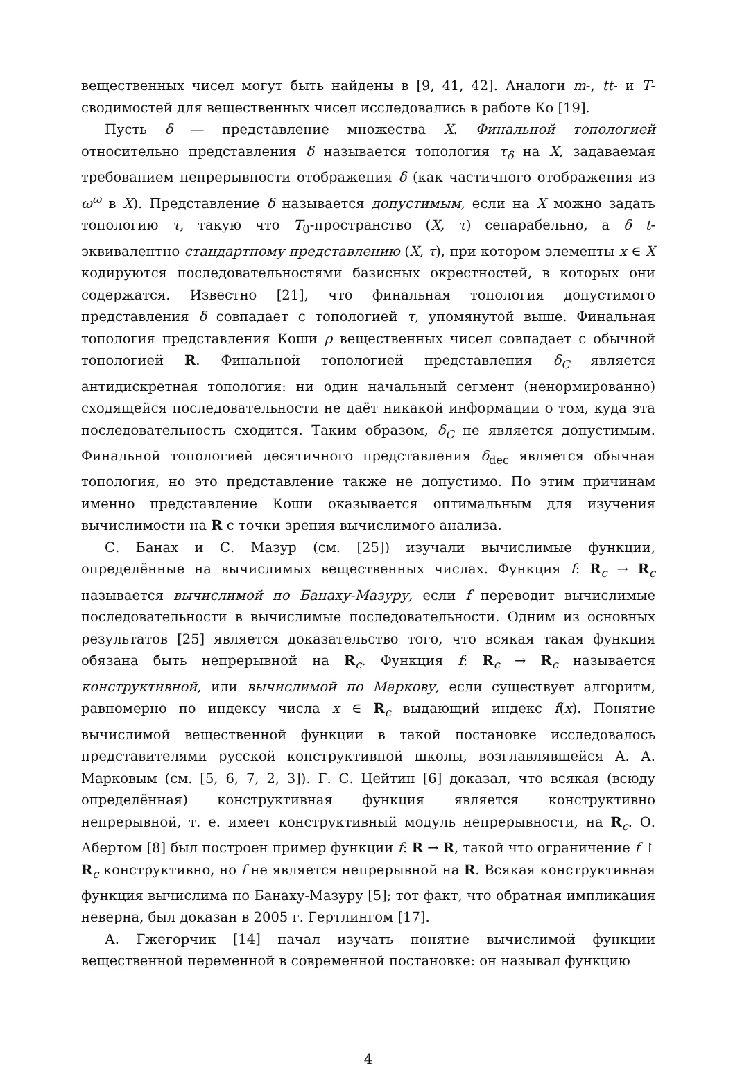вещественных чисел могут быть найдены в [9, 41, 42]. Аналоги m-, tt- и T-сводимостей для вещественных чисел исследовались в работе Ко [19].
Пусть δ — представление множества X. Финальной топологией относительно представления δ называется топология τ<sub>δ</sub> на X, задаваемая требованием непрерывности отображения δ (как частичного отображения из ω<sup>ω</sup> в X). Представление δ называется допустимым, если на X можно задать топологию τ, такую что T<sub>0</sub>-пространство (X, τ) сепарабельно, а δ t-эквивалентно стандартному представлению (X, τ), при котором элементы x ∈ X кодируются последовательностями базисных окрестностей, в которых они содержатся. Известно [21], что финальная топология допустимого представления δ совпадает с топологией τ, упомянутой выше. Финальная топология представления Коши ρ вещественных чисел совпадает с обычной топологией R. Финальной топологией представления δ<sub>C</sub> является антидискретная топология: ни один начальный сегмент (ненормированно) сходящейся последовательности не даёт никакой информации о том, куда эта последовательность сходится. Таким образом, δ<sub>C</sub> не является допустимым. Финальной топологией десятичного представления δ<sub>dec</sub> является обычная топология, но это представление также не допустимо. По этим причинам именно представление Коши оказывается оптимальным для изучения вычислимости на R с точки зрения вычислимого анализа.
С. Банах и С. Мазур (см. [25]) изучали вычислимые функции, определённые на вычислимых вещественных числах. Функция f: R<sub>c</sub> → R<sub>c</sub> называется вычислимой по Банаху-Мазуру, если f переводит вычислимые последовательности в вычислимые последовательности. Одним из основных результатов [25] является доказательство того, что всякая такая функция обязана быть непрерывной на R<sub>c</sub>. Функция f: R<sub>c</sub> → R<sub>c</sub> называется конструктивной, или вычислимой по Маркову, если существует алгоритм, равномерно по индексу числа x ∈ R<sub>c</sub> выдающий индекс f(x). Понятие вычислимой вещественной функции в такой постановке исследовалось представителями русской конструктивной школы, возглавлявшейся А. А. Марковым (см. [5, 6, 7, 2, 3]). Г. С. Цейтин [6] доказал, что всякая (всюду определённая) конструктивная функция является конструктивно непрерывной, т. е. имеет конструктивный модуль непрерывности, на R<sub>c</sub>. О. Абертом [8] был построен пример функции f: R → R, такой что ограничение f ↾ R<sub>c</sub> конструктивно, но f не является непрерывной на R. Всякая конструктивная функция вычислима по Банаху-Мазуру [5]; тот факт, что обратная импликация неверна, был доказан в 2005 г. Гертлингом [17].
А. Гжегорчик [14] начал изучать понятие вычислимой функции вещественной переменной в современной постановке: он называл функцию
4